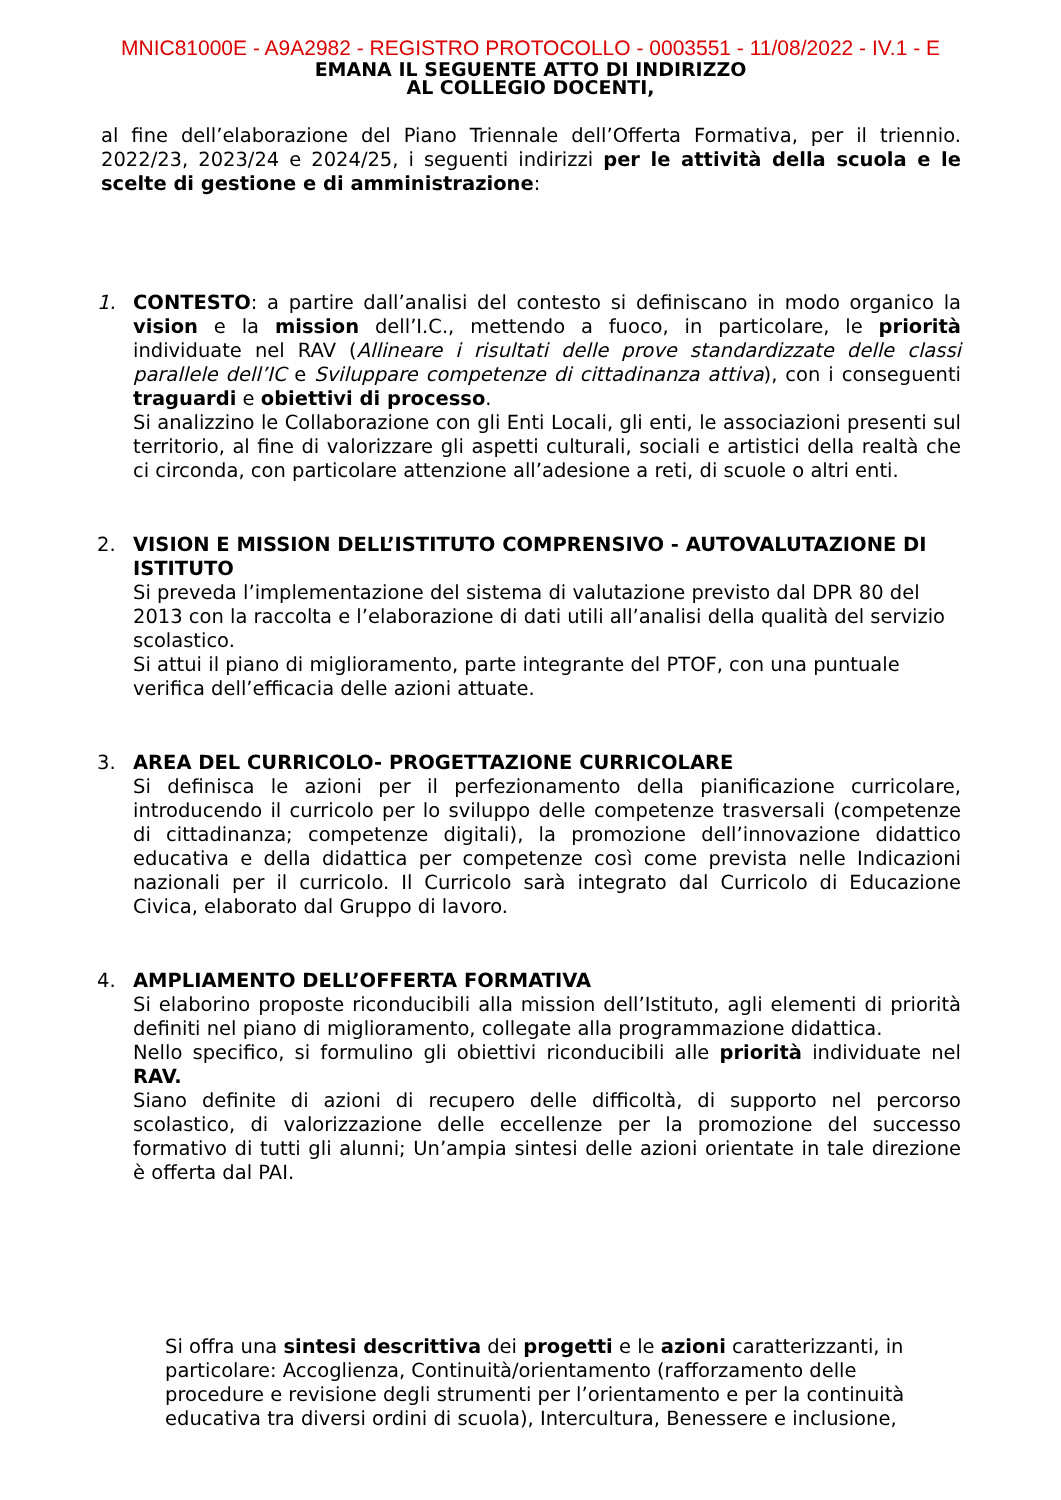MNIC81000E - A9A2982 - REGISTRO PROTOCOLLO - 0003551 - 11/08/2022 - IV.1 - E
EMANA IL SEGUENTE ATTO DI INDIRIZZO
AL COLLEGIO DOCENTI,
al fine dell’elaborazione del Piano Triennale dell’Offerta Formativa, per il triennio. 2022/23, 2023/24 e 2024/25, i seguenti indirizzi per le attività della scuola e le scelte di gestione e di amministrazione:
1. CONTESTO: a partire dall’analisi del contesto si definiscano in modo organico la vision e la mission dell’I.C., mettendo a fuoco, in particolare, le priorità individuate nel RAV (Allineare i risultati delle prove standardizzate delle classi parallele dell’IC e Sviluppare competenze di cittadinanza attiva), con i conseguenti traguardi e obiettivi di processo.
Si analizzino le Collaborazione con gli Enti Locali, gli enti, le associazioni presenti sul territorio, al fine di valorizzare gli aspetti culturali, sociali e artistici della realtà che ci circonda, con particolare attenzione all’adesione a reti, di scuole o altri enti.
2. VISION E MISSION DELL’ISTITUTO COMPRENSIVO - AUTOVALUTAZIONE DI ISTITUTO
Si preveda l’implementazione del sistema di valutazione previsto dal DPR 80 del 2013 con la raccolta e l’elaborazione di dati utili all’analisi della qualità del servizio scolastico.
Si attui il piano di miglioramento, parte integrante del PTOF, con una puntuale verifica dell’efficacia delle azioni attuate.
3. AREA DEL CURRICOLO- PROGETTAZIONE CURRICOLARE
Si definisca le azioni per il perfezionamento della pianificazione curricolare, introducendo il curricolo per lo sviluppo delle competenze trasversali (competenze di cittadinanza; competenze digitali), la promozione dell’innovazione didattico educativa e della didattica per competenze così come prevista nelle Indicazioni nazionali per il curricolo. Il Curricolo sarà integrato dal Curricolo di Educazione Civica, elaborato dal Gruppo di lavoro.
4. AMPLIAMENTO DELL’OFFERTA FORMATIVA
Si elaborino proposte riconducibili alla mission dell’Istituto, agli elementi di priorità definiti nel piano di miglioramento, collegate alla programmazione didattica.
Nello specifico, si formulino gli obiettivi riconducibili alle priorità individuate nel RAV.
Siano definite di azioni di recupero delle difficoltà, di supporto nel percorso scolastico, di valorizzazione delle eccellenze per la promozione del successo formativo di tutti gli alunni; Un’ampia sintesi delle azioni orientate in tale direzione è offerta dal PAI.
Si offra una sintesi descrittiva dei progetti e le azioni caratterizzanti, in particolare: Accoglienza, Continuità/orientamento (rafforzamento delle procedure e revisione degli strumenti per l’orientamento e per la continuità educativa tra diversi ordini di scuola), Intercultura, Benessere e inclusione,